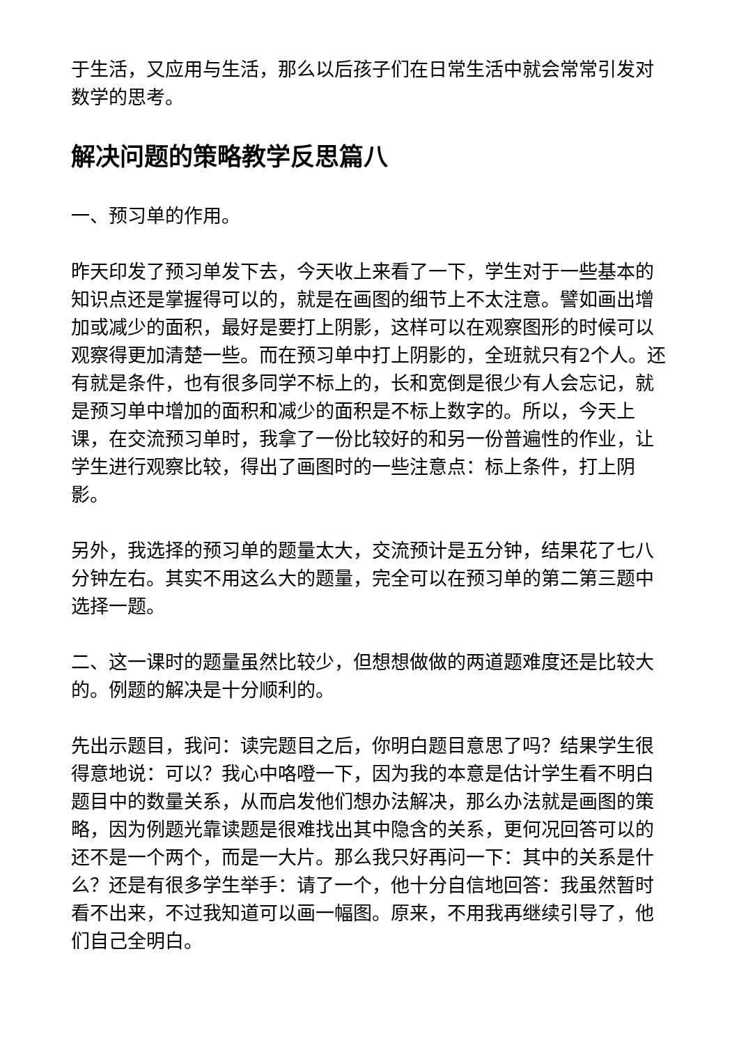于生活，又应用与生活，那么以后孩子们在日常生活中就会常常引发对数学的思考。
解决问题的策略教学反思篇八
一、预习单的作用。
昨天印发了预习单发下去，今天收上来看了一下，学生对于一些基本的知识点还是掌握得可以的，就是在画图的细节上不太注意。譬如画出增加或减少的面积，最好是要打上阴影，这样可以在观察图形的时候可以观察得更加清楚一些。而在预习单中打上阴影的，全班就只有2个人。还有就是条件，也有很多同学不标上的，长和宽倒是很少有人会忘记，就是预习单中增加的面积和减少的面积是不标上数字的。所以，今天上课，在交流预习单时，我拿了一份比较好的和另一份普遍性的作业，让学生进行观察比较，得出了画图时的一些注意点：标上条件，打上阴影。
另外，我选择的预习单的题量太大，交流预计是五分钟，结果花了七八分钟左右。其实不用这么大的题量，完全可以在预习单的第二第三题中选择一题。
二、这一课时的题量虽然比较少，但想想做做的两道题难度还是比较大的。例题的解决是十分顺利的。
先出示题目，我问：读完题目之后，你明白题目意思了吗？结果学生很得意地说：可以？我心中咯噔一下，因为我的本意是估计学生看不明白题目中的数量关系，从而启发他们想办法解决，那么办法就是画图的策略，因为例题光靠读题是很难找出其中隐含的关系，更何况回答可以的还不是一个两个，而是一大片。那么我只好再问一下：其中的关系是什么？还是有很多学生举手：请了一个，他十分自信地回答：我虽然暂时看不出来，不过我知道可以画一幅图。原来，不用我再继续引导了，他们自己全明白。